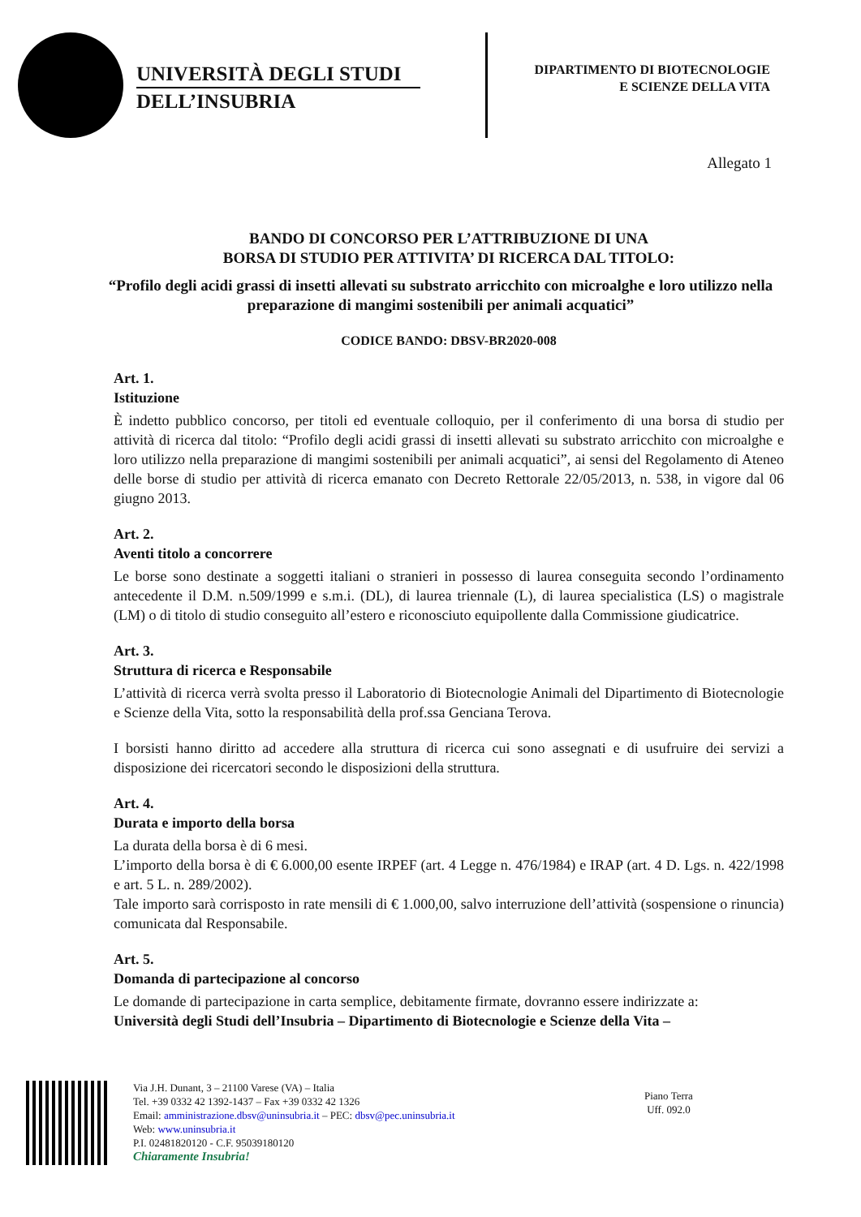UNIVERSITÀ DEGLI STUDI
DELL’INSUBRIA
DIPARTIMENTO DI BIOTECNOLOGIE
E SCIENZE DELLA VITA
Allegato 1
BANDO DI CONCORSO PER L’ATTRIBUZIONE DI UNA
BORSA DI STUDIO PER ATTIVITA’ DI RICERCA DAL TITOLO:
“Profilo degli acidi grassi di insetti allevati su substrato arricchito con microalghe e loro utilizzo nella preparazione di mangimi sostenibili per animali acquatici”
CODICE BANDO: DBSV-BR2020-008
Art. 1.
Istituzione
È indetto pubblico concorso, per titoli ed eventuale colloquio, per il conferimento di una borsa di studio per attività di ricerca dal titolo: “Profilo degli acidi grassi di insetti allevati su substrato arricchito con microalghe e loro utilizzo nella preparazione di mangimi sostenibili per animali acquatici”, ai sensi del Regolamento di Ateneo delle borse di studio per attività di ricerca emanato con Decreto Rettorale 22/05/2013, n. 538, in vigore dal 06 giugno 2013.
Art. 2.
Aventi titolo a concorrere
Le borse sono destinate a soggetti italiani o stranieri in possesso di laurea conseguita secondo l’ordinamento antecedente il D.M. n.509/1999 e s.m.i. (DL), di laurea triennale (L), di laurea specialistica (LS) o magistrale (LM) o di titolo di studio conseguito all’estero e riconosciuto equipollente dalla Commissione giudicatrice.
Art. 3.
Struttura di ricerca e Responsabile
L’attività di ricerca verrà svolta presso il Laboratorio di Biotecnologie Animali del Dipartimento di Biotecnologie e Scienze della Vita, sotto la responsabilità della prof.ssa Genciana Terova.
I borsisti hanno diritto ad accedere alla struttura di ricerca cui sono assegnati e di usufruire dei servizi a disposizione dei ricercatori secondo le disposizioni della struttura.
Art. 4.
Durata e importo della borsa
La durata della borsa è di 6 mesi.
L’importo della borsa è di € 6.000,00 esente IRPEF (art. 4 Legge n. 476/1984) e IRAP (art. 4 D. Lgs. n. 422/1998 e art. 5 L. n. 289/2002).
Tale importo sarà corrisposto in rate mensili di € 1.000,00, salvo interruzione dell’attività (sospensione o rinuncia) comunicata dal Responsabile.
Art. 5.
Domanda di partecipazione al concorso
Le domande di partecipazione in carta semplice, debitamente firmate, dovranno essere indirizzate a:
Università degli Studi dell’Insubria – Dipartimento di Biotecnologie e Scienze della Vita –
Via J.H. Dunant, 3 – 21100 Varese (VA) – Italia
Tel. +39 0332 42 1392-1437 – Fax +39 0332 42 1326
Email: amministrazione.dbsv@uninsubria.it – PEC: dbsv@pec.uninsubria.it
Web: www.uninsubria.it
P.I. 02481820120 - C.F. 95039180120
Chiaramente Insubria!
Piano Terra
Uff. 092.0